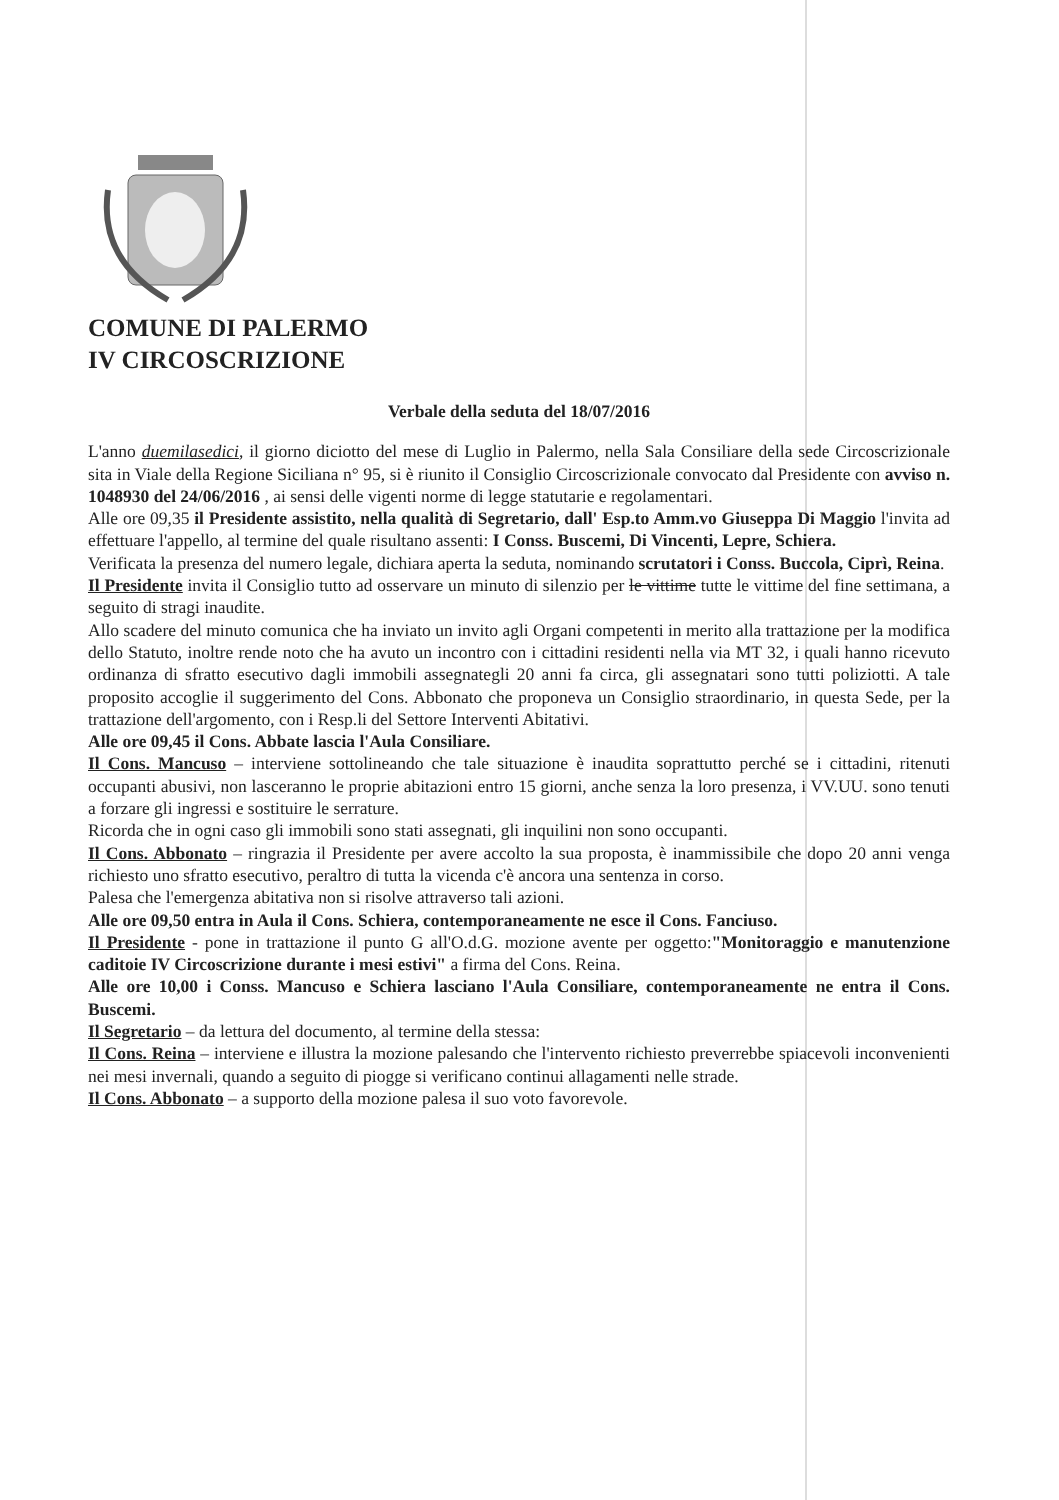COMUNE DI PALERMO
IV CIRCOSCRIZIONE
Verbale della seduta del 18/07/2016
L'anno duemilasedici, il giorno diciotto del mese di Luglio in Palermo, nella Sala Consiliare della sede Circoscrizionale sita in Viale della Regione Siciliana n° 95, si è riunito il Consiglio Circoscrizionale convocato dal Presidente con avviso n. 1048930 del 24/06/2016 , ai sensi delle vigenti norme di legge statutarie e regolamentari.
Alle ore 09,35 il Presidente assistito, nella qualità di Segretario, dall' Esp.to Amm.vo Giuseppa Di Maggio l'invita ad effettuare l'appello, al termine del quale risultano assenti: I Conss. Buscemi, Di Vincenti, Lepre, Schiera.
Verificata la presenza del numero legale, dichiara aperta la seduta, nominando scrutatori i Conss. Buccola, Ciprì, Reina.
Il Presidente invita il Consiglio tutto ad osservare un minuto di silenzio per le vittime tutte le vittime del fine settimana, a seguito di stragi inaudite.
Allo scadere del minuto comunica che ha inviato un invito agli Organi competenti in merito alla trattazione per la modifica dello Statuto, inoltre rende noto che ha avuto un incontro con i cittadini residenti nella via MT 32, i quali hanno ricevuto ordinanza di sfratto esecutivo dagli immobili assegnategli 20 anni fa circa, gli assegnatari sono tutti poliziotti. A tale proposito accoglie il suggerimento del Cons. Abbonato che proponeva un Consiglio straordinario, in questa Sede, per la trattazione dell'argomento, con i Resp.li del Settore Interventi Abitativi.
Alle ore 09,45 il Cons. Abbate lascia l'Aula Consiliare.
Il Cons. Mancuso – interviene sottolineando che tale situazione è inaudita soprattutto perché se i cittadini, ritenuti occupanti abusivi, non lasceranno le proprie abitazioni entro 15 giorni, anche senza la loro presenza, i VV.UU. sono tenuti a forzare gli ingressi e sostituire le serrature.
Ricorda che in ogni caso gli immobili sono stati assegnati, gli inquilini non sono occupanti.
Il Cons. Abbonato – ringrazia il Presidente per avere accolto la sua proposta, è inammissibile che dopo 20 anni venga richiesto uno sfratto esecutivo, peraltro di tutta la vicenda c'è ancora una sentenza in corso.
Palesa che l'emergenza abitativa non si risolve attraverso tali azioni.
Alle ore 09,50 entra in Aula il Cons. Schiera, contemporaneamente ne esce il Cons. Fanciuso.
Il Presidente - pone in trattazione il punto G all'O.d.G. mozione avente per oggetto:"Monitoraggio e manutenzione caditoie IV Circoscrizione durante i mesi estivi" a firma del Cons. Reina.
Alle ore 10,00 i Conss. Mancuso e Schiera lasciano l'Aula Consiliare, contemporaneamente ne entra il Cons. Buscemi.
Il Segretario – da lettura del documento, al termine della stessa:
Il Cons. Reina – interviene e illustra la mozione palesando che l'intervento richiesto preverrebbe spiacevoli inconvenienti nei mesi invernali, quando a seguito di piogge si verificano continui allagamenti nelle strade.
Il Cons. Abbonato – a supporto della mozione palesa il suo voto favorevole.